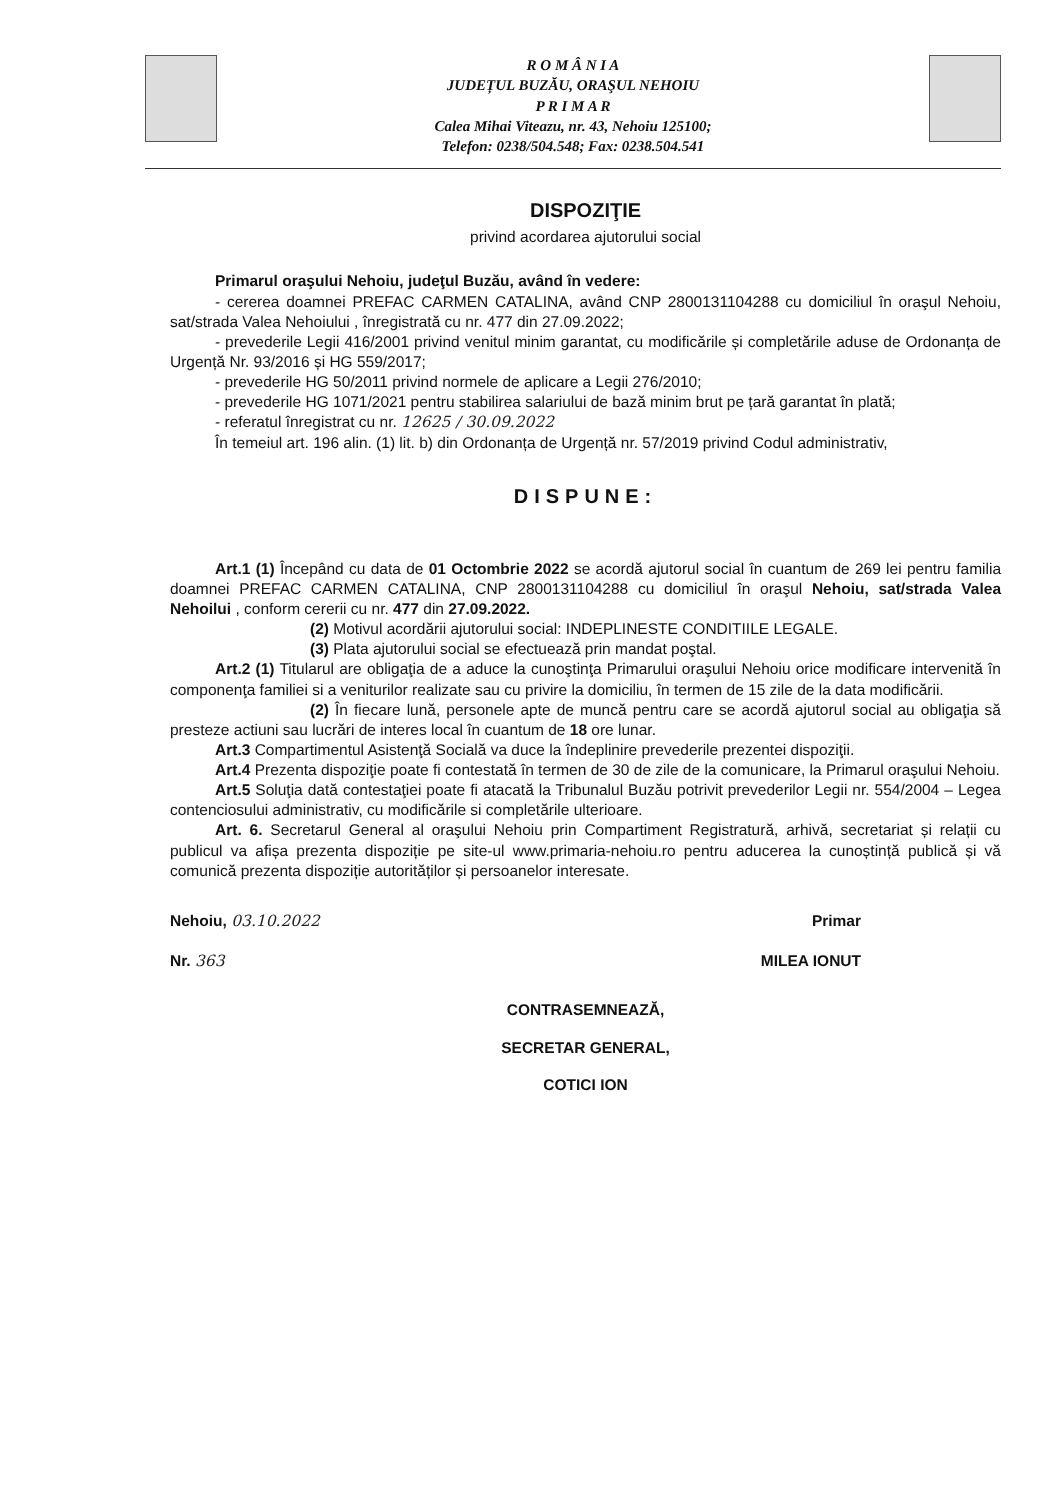R O M Â N I A
JUDEȚUL BUZĂU, ORAŞUL NEHOIU
P R I M A R
Calea Mihai Viteazu, nr. 43, Nehoiu 125100;
Telefon: 0238/504.548; Fax: 0238.504.541
DISPOZIŢIE
privind acordarea ajutorului social
Primarul oraşului Nehoiu, judeţul Buzău, având în vedere:
- cererea doamnei PREFAC CARMEN CATALINA, având CNP 2800131104288 cu domiciliul în oraşul Nehoiu, sat/strada Valea Nehoiului , înregistrată cu nr. 477 din 27.09.2022;
- prevederile Legii 416/2001 privind venitul minim garantat, cu modificările și completările aduse de Ordonanța de Urgență Nr. 93/2016 și HG 559/2017;
- prevederile HG 50/2011 privind normele de aplicare a Legii 276/2010;
- prevederile HG 1071/2021 pentru stabilirea salariului de bază minim brut pe țară garantat în plată;
- referatul înregistrat cu nr. 12625 / 30.09.2022
În temeiul art. 196 alin. (1) lit. b) din Ordonanța de Urgență nr. 57/2019 privind Codul administrativ,
DISPUNE:
Art.1 (1) Începând cu data de 01 Octombrie 2022 se acordă ajutorul social în cuantum de 269 lei pentru familia doamnei PREFAC CARMEN CATALINA, CNP 2800131104288 cu domiciliul în oraşul Nehoiu, sat/strada Valea Nehoilui , conform cererii cu nr. 477 din 27.09.2022.
(2) Motivul acordării ajutorului social: INDEPLINESTE CONDITIILE LEGALE.
(3) Plata ajutorului social se efectuează prin mandat poştal.
Art.2 (1) Titularul are obligaţia de a aduce la cunoştinţa Primarului oraşului Nehoiu orice modificare intervenită în componenţa familiei si a veniturilor realizate sau cu privire la domiciliu, în termen de 15 zile de la data modificării.
(2) În fiecare lună, personele apte de muncă pentru care se acordă ajutorul social au obligaţia să presteze actiuni sau lucrări de interes local în cuantum de 18 ore lunar.
Art.3 Compartimentul Asistenţă Socială va duce la îndeplinire prevederile prezentei dispoziţii.
Art.4 Prezenta dispoziţie poate fi contestată în termen de 30 de zile de la comunicare, la Primarul oraşului Nehoiu.
Art.5 Soluţia dată contestaţiei poate fi atacată la Tribunalul Buzău potrivit prevederilor Legii nr. 554/2004 – Legea contenciosului administrativ, cu modificările si completările ulterioare.
Art. 6. Secretarul General al oraşului Nehoiu prin Compartiment Registratură, arhivă, secretariat și relații cu publicul va afișa prezenta dispoziție pe site-ul www.primaria-nehoiu.ro pentru aducerea la cunoștință publică și vă comunică prezenta dispoziție autorităților și persoanelor interesate.
Nehoiu, 03.10.2022
Nr. 363
Primar
MILEA IONUT
CONTRASEMNEAZĂ,
SECRETAR GENERAL,
COTICI ION